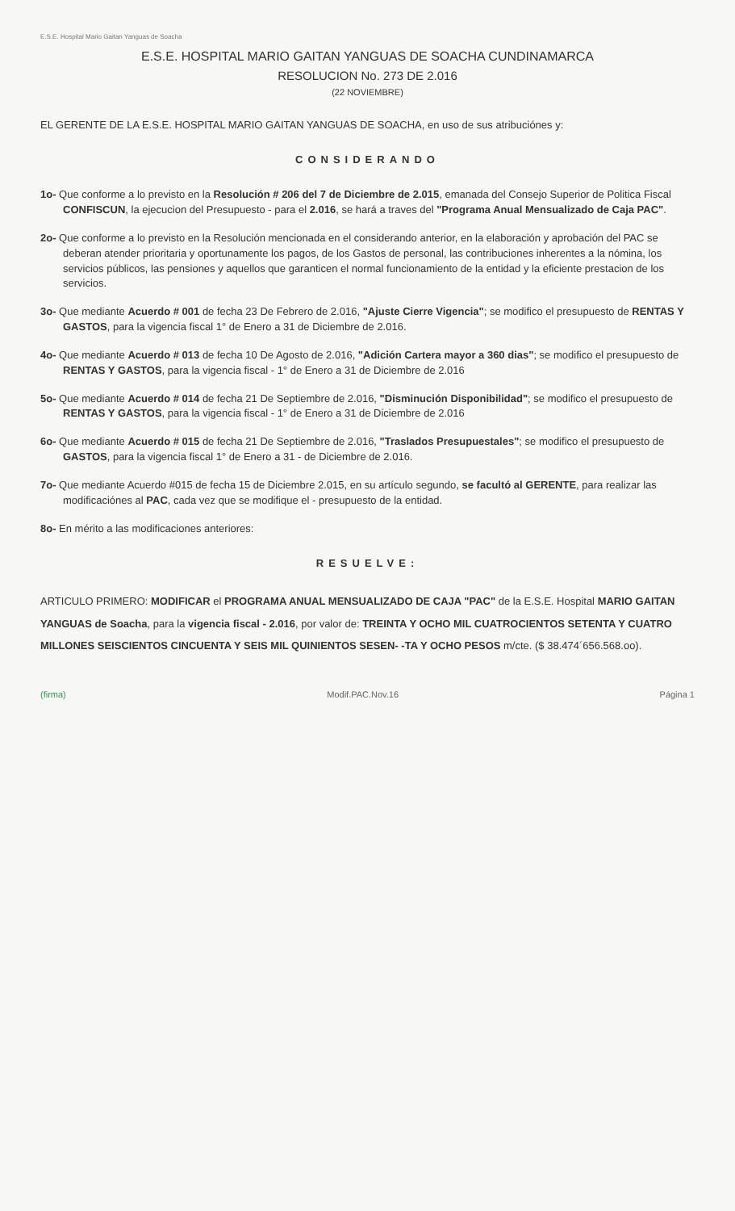E.S.E. Hospital Mario Gaitan Yanguas de Soacha
E.S.E. HOSPITAL MARIO GAITAN YANGUAS DE SOACHA CUNDINAMARCA
RESOLUCION No. 273 DE 2.016
(22 NOVIEMBRE)
EL GERENTE DE LA E.S.E. HOSPITAL MARIO GAITAN YANGUAS DE SOACHA, en uso de sus atribuciónes y:
CONSIDERANDO
1o- Que conforme a lo previsto en la Resolución # 206 del 7 de Diciembre de 2.015, emanada del Consejo Superior de Politica Fiscal CONFISCUN, la ejecucion del Presupuesto - para el 2.016, se hará a traves del "Programa Anual Mensualizado de Caja PAC".
2o- Que conforme a lo previsto en la Resolución mencionada en el considerando anterior, en la elaboración y aprobación del PAC se deberan atender prioritaria y oportunamente los pagos, de los Gastos de personal, las contribuciones inherentes a la nómina, los servicios públicos, las pensiones y aquellos que garanticen el normal funcionamiento de la entidad y la eficiente prestacion de los servicios.
3o- Que mediante Acuerdo # 001 de fecha 23 De Febrero de 2.016, "Ajuste Cierre Vigencia"; se modifico el presupuesto de RENTAS Y GASTOS, para la vigencia fiscal 1° de Enero a 31 de Diciembre de 2.016.
4o- Que mediante Acuerdo # 013 de fecha 10 De Agosto de 2.016, "Adición Cartera mayor a 360 dias"; se modifico el presupuesto de RENTAS Y GASTOS, para la vigencia fiscal - 1° de Enero a 31 de Diciembre de 2.016
5o- Que mediante Acuerdo # 014 de fecha 21 De Septiembre de 2.016, "Disminución Disponibilidad"; se modifico el presupuesto de RENTAS Y GASTOS, para la vigencia fiscal - 1° de Enero a 31 de Diciembre de 2.016
6o- Que mediante Acuerdo # 015 de fecha 21 De Septiembre de 2.016, "Traslados Presupuestales"; se modifico el presupuesto de GASTOS, para la vigencia fiscal 1° de Enero a 31 - de Diciembre de 2.016.
7o- Que mediante Acuerdo #015 de fecha 15 de Diciembre 2.015, en su artículo segundo, se facultó al GERENTE, para realizar las modificaciónes al PAC, cada vez que se modifique el - presupuesto de la entidad.
8o- En mérito a las modificaciones anteriores:
RESUELVE:
ARTICULO PRIMERO: MODIFICAR el PROGRAMA ANUAL MENSUALIZADO DE CAJA "PAC" de la E.S.E. Hospital MARIO GAITAN YANGUAS de Soacha, para la vigencia fiscal - 2.016, por valor de: TREINTA Y OCHO MIL CUATROCIENTOS SETENTA Y CUATRO MILLONES SEISCIENTOS CINCUENTA Y SEIS MIL QUINIENTOS SESEN- -TA Y OCHO PESOS m/cte. ($ 38.474´656.568.oo).
(firma) Modif.PAC.Nov.16 Página 1